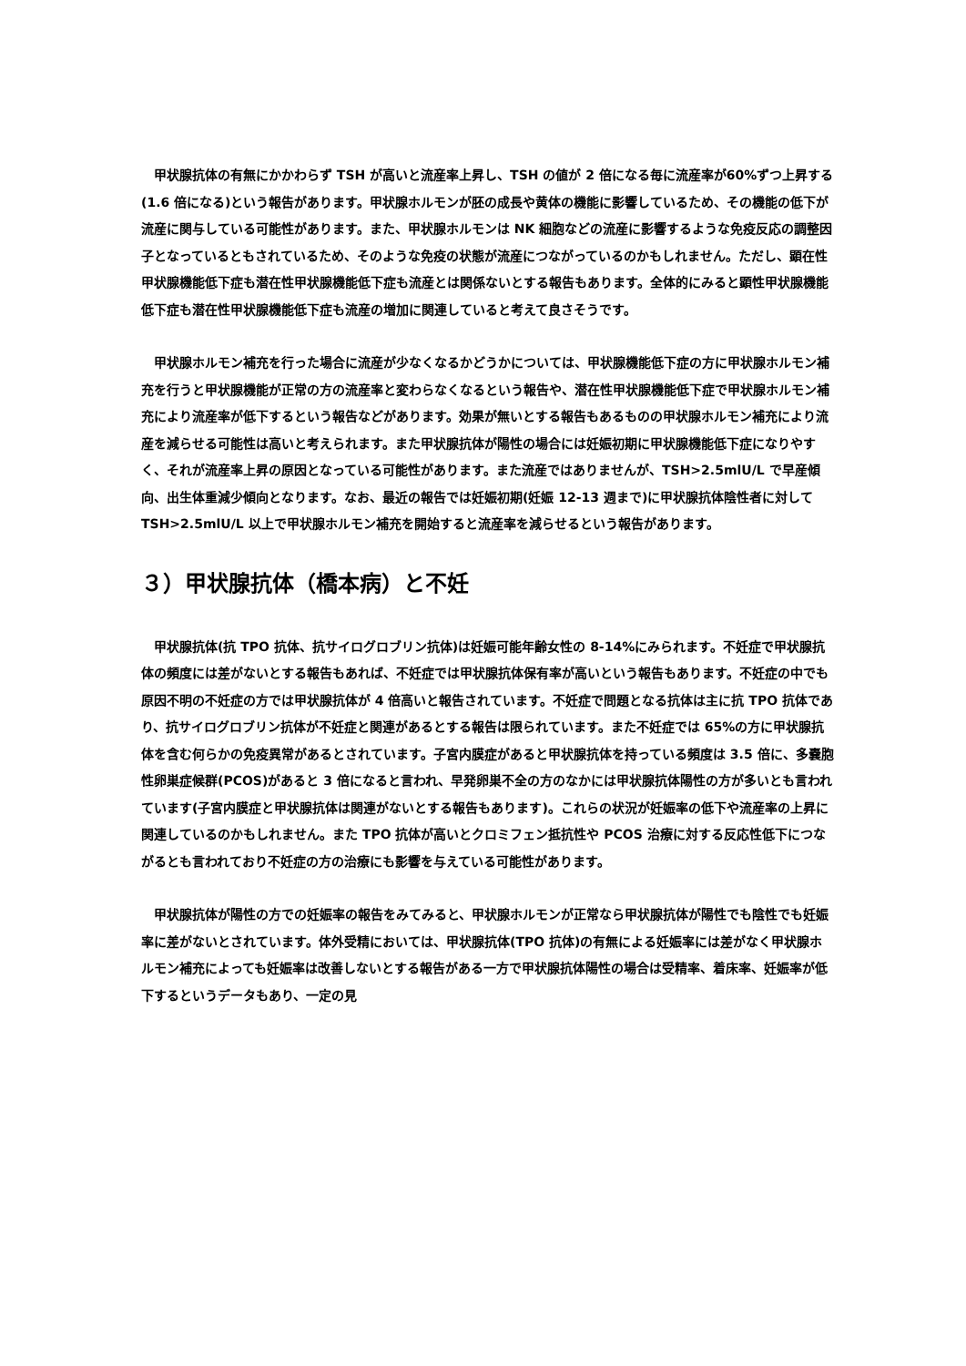甲状腺抗体の有無にかかわらず TSH が高いと流産率上昇し、TSH の値が 2 倍になる毎に流産率が60%ずつ上昇する(1.6 倍になる)という報告があります。甲状腺ホルモンが胚の成長や黄体の機能に影響しているため、その機能の低下が流産に関与している可能性があります。また、甲状腺ホルモンは NK 細胞などの流産に影響するような免疫反応の調整因子となっているともされているため、そのような免疫の状態が流産につながっているのかもしれません。ただし、顕在性甲状腺機能低下症も潜在性甲状腺機能低下症も流産とは関係ないとする報告もあります。全体的にみると顕性甲状腺機能低下症も潜在性甲状腺機能低下症も流産の増加に関連していると考えて良さそうです。
　甲状腺ホルモン補充を行った場合に流産が少なくなるかどうかについては、甲状腺機能低下症の方に甲状腺ホルモン補充を行うと甲状腺機能が正常の方の流産率と変わらなくなるという報告や、潜在性甲状腺機能低下症で甲状腺ホルモン補充により流産率が低下するという報告などがあります。効果が無いとする報告もあるものの甲状腺ホルモン補充により流産を減らせる可能性は高いと考えられます。また甲状腺抗体が陽性の場合には妊娠初期に甲状腺機能低下症になりやすく、それが流産率上昇の原因となっている可能性があります。また流産ではありませんが、TSH>2.5mlU/L で早産傾向、出生体重減少傾向となります。なお、最近の報告では妊娠初期(妊娠 12-13 週まで)に甲状腺抗体陰性者に対して TSH>2.5mlU/L 以上で甲状腺ホルモン補充を開始すると流産率を減らせるという報告があります。
３）甲状腺抗体（橋本病）と不妊
　甲状腺抗体(抗 TPO 抗体、抗サイログロブリン抗体)は妊娠可能年齢女性の 8-14%にみられます。不妊症で甲状腺抗体の頻度には差がないとする報告もあれば、不妊症では甲状腺抗体保有率が高いという報告もあります。不妊症の中でも原因不明の不妊症の方では甲状腺抗体が 4 倍高いと報告されています。不妊症で問題となる抗体は主に抗 TPO 抗体であり、抗サイログロブリン抗体が不妊症と関連があるとする報告は限られています。また不妊症では 65%の方に甲状腺抗体を含む何らかの免疫異常があるとされています。子宮内膜症があると甲状腺抗体を持っている頻度は 3.5 倍に、多嚢胞性卵巣症候群(PCOS)があると 3 倍になると言われ、早発卵巣不全の方のなかには甲状腺抗体陽性の方が多いとも言われています(子宮内膜症と甲状腺抗体は関連がないとする報告もあります)。これらの状況が妊娠率の低下や流産率の上昇に関連しているのかもしれません。また TPO 抗体が高いとクロミフェン抵抗性や PCOS 治療に対する反応性低下につながるとも言われており不妊症の方の治療にも影響を与えている可能性があります。
　甲状腺抗体が陽性の方での妊娠率の報告をみてみると、甲状腺ホルモンが正常なら甲状腺抗体が陽性でも陰性でも妊娠率に差がないとされています。体外受精においては、甲状腺抗体(TPO 抗体)の有無による妊娠率には差がなく甲状腺ホルモン補充によっても妊娠率は改善しないとする報告がある一方で甲状腺抗体陽性の場合は受精率、着床率、妊娠率が低下するというデータもあり、一定の見